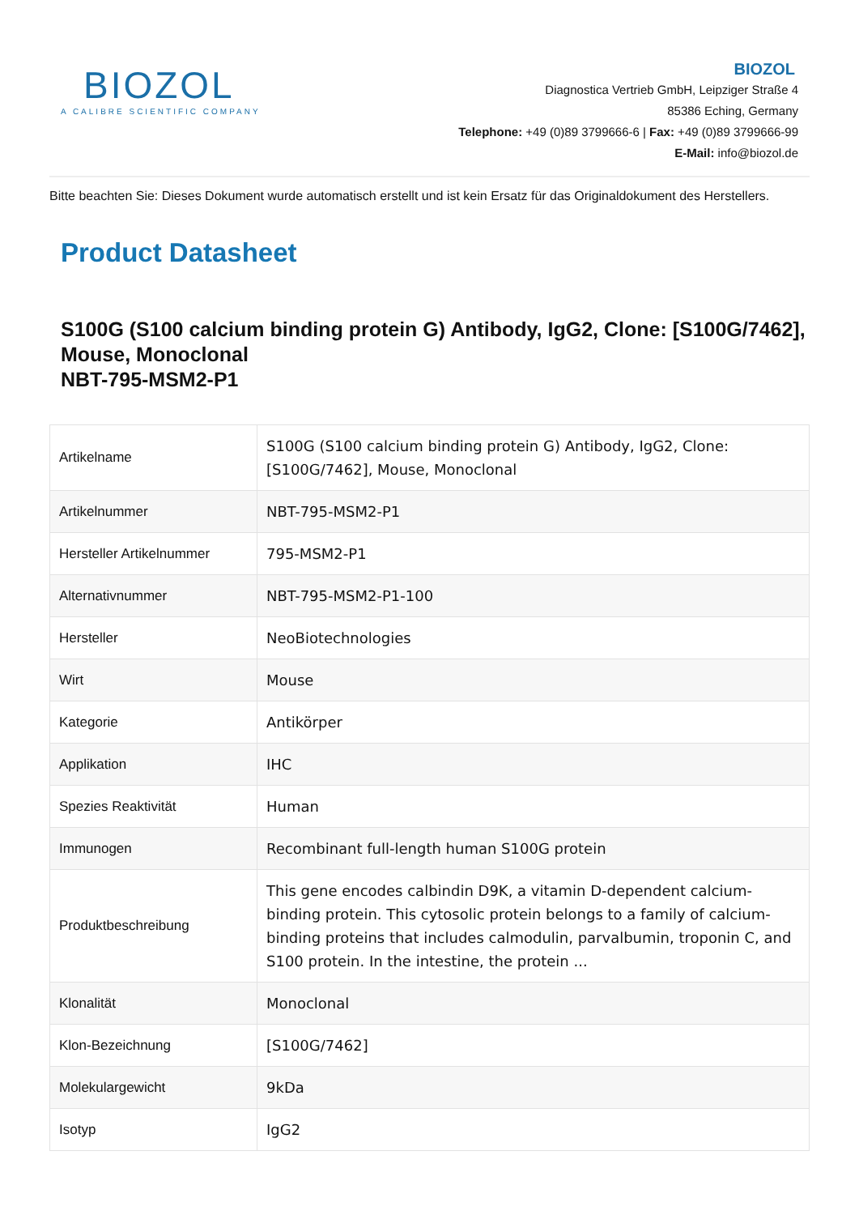BIOZOL
A CALIBRE SCIENTIFIC COMPANY
BIOZOL
Diagnostica Vertrieb GmbH, Leipziger Straße 4
85386 Eching, Germany
Telephone: +49 (0)89 3799666-6 | Fax: +49 (0)89 3799666-99
E-Mail: info@biozol.de
Bitte beachten Sie: Dieses Dokument wurde automatisch erstellt und ist kein Ersatz für das Originaldokument des Herstellers.
Product Datasheet
S100G (S100 calcium binding protein G) Antibody, IgG2, Clone: [S100G/7462], Mouse, Monoclonal
NBT-795-MSM2-P1
| Artikelname | S100G (S100 calcium binding protein G) Antibody, IgG2, Clone: [S100G/7462], Mouse, Monoclonal |
| Artikelnummer | NBT-795-MSM2-P1 |
| Hersteller Artikelnummer | 795-MSM2-P1 |
| Alternativnummer | NBT-795-MSM2-P1-100 |
| Hersteller | NeoBiotechnologies |
| Wirt | Mouse |
| Kategorie | Antikörper |
| Applikation | IHC |
| Spezies Reaktivität | Human |
| Immunogen | Recombinant full-length human S100G protein |
| Produktbeschreibung | This gene encodes calbindin D9K, a vitamin D-dependent calcium-binding protein. This cytosolic protein belongs to a family of calcium-binding proteins that includes calmodulin, parvalbumin, troponin C, and S100 protein. In the intestine, the protein ... |
| Klonalität | Monoclonal |
| Klon-Bezeichnung | [S100G/7462] |
| Molekulargewicht | 9kDa |
| Isotyp | IgG2 |